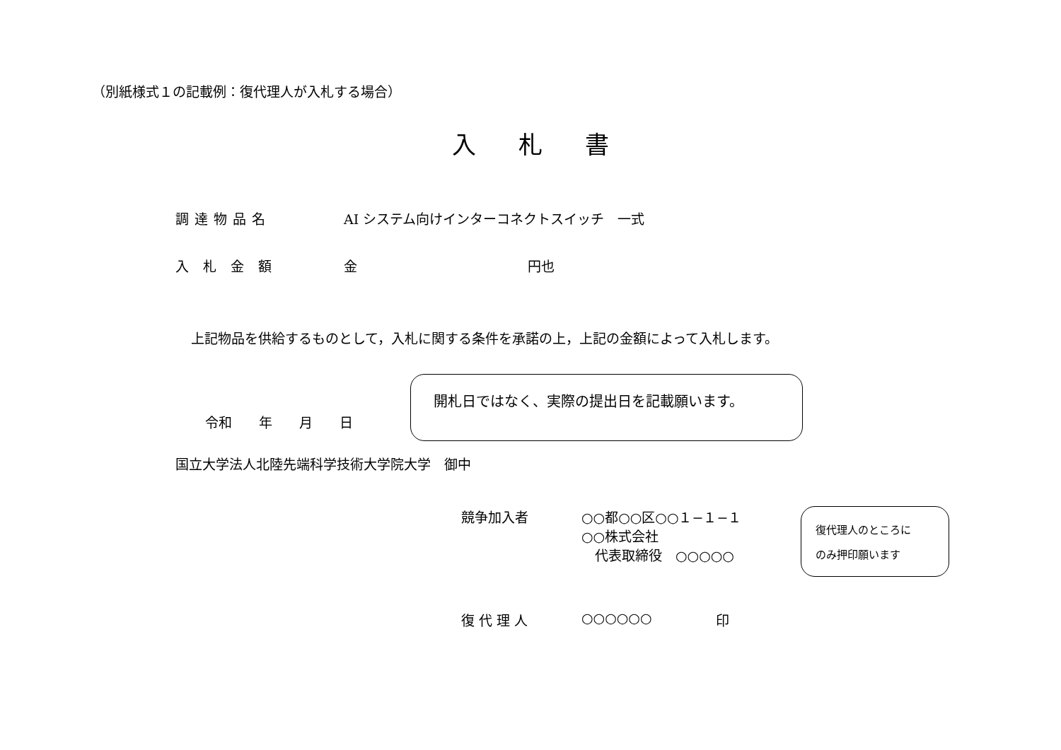（別紙様式１の記載例：復代理人が入札する場合）
入札書
調達物品名 AI システム向けインターコネクトスイッチ　一式
入札金額 金 円也
上記物品を供給するものとして，入札に関する条件を承諾の上，上記の金額によって入札します。
令和　　年　　月　　日
開札日ではなく、実際の提出日を記載願います。
国立大学法人北陸先端科学技術大学院大学　御中
競争加入者 ○○都○○区○○１−１−１
○○株式会社
　代表取締役　○○○○○
復代理人のところに
のみ押印願います
復代理人 ○○○○○○ 印